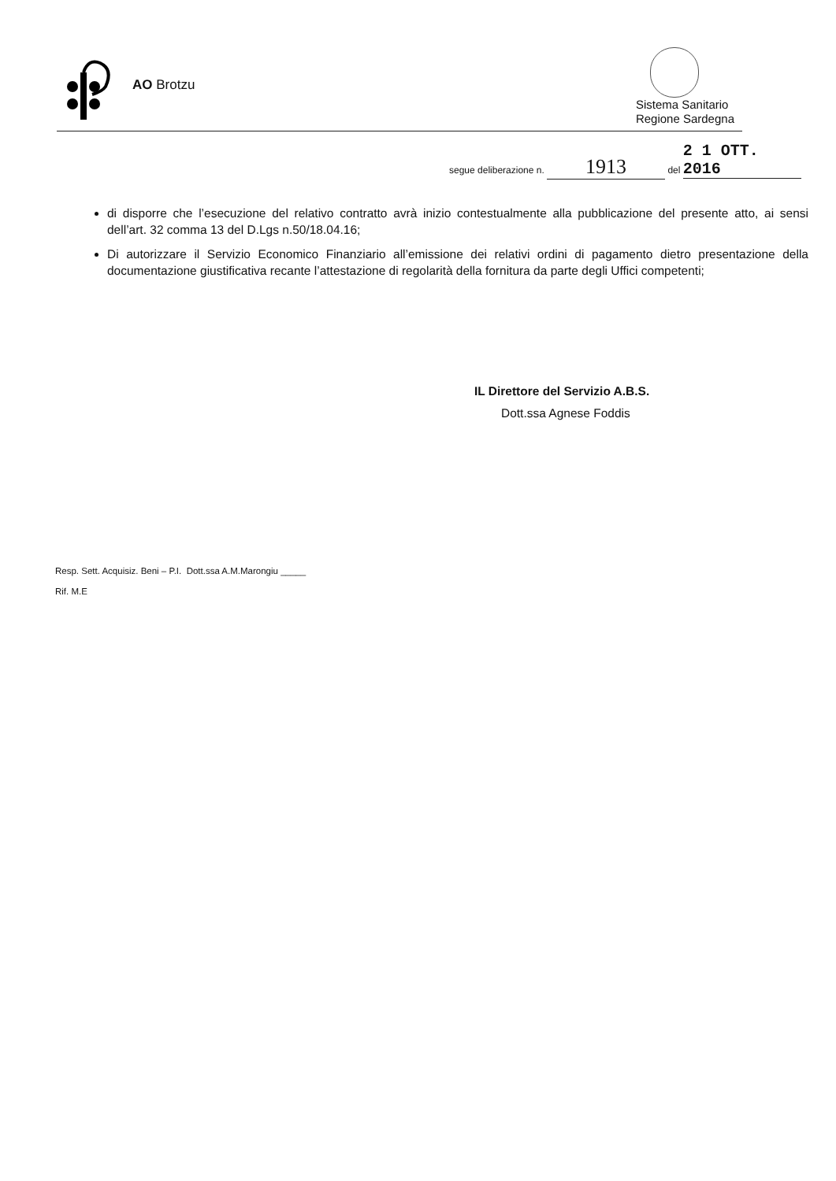AO Brotzu
Sistema Sanitario
Regione Sardegna
segue deliberazione n. 1913 del 2 1 OTT. 2016
di disporre che l’esecuzione del relativo contratto avrà inizio contestualmente alla pubblicazione del presente atto, ai sensi dell’art. 32 comma 13 del D.Lgs n.50/18.04.16;
Di autorizzare il Servizio Economico Finanziario all’emissione dei relativi ordini di pagamento dietro presentazione della documentazione giustificativa recante l’attestazione di regolarità della fornitura da parte degli Uffici competenti;
IL Direttore del Servizio A.B.S.
Dott.ssa Agnese Foddis
Resp. Sett. Acquisiz. Beni – P.I. Dott.ssa A.M.Marongiu _____
Rif. M.E